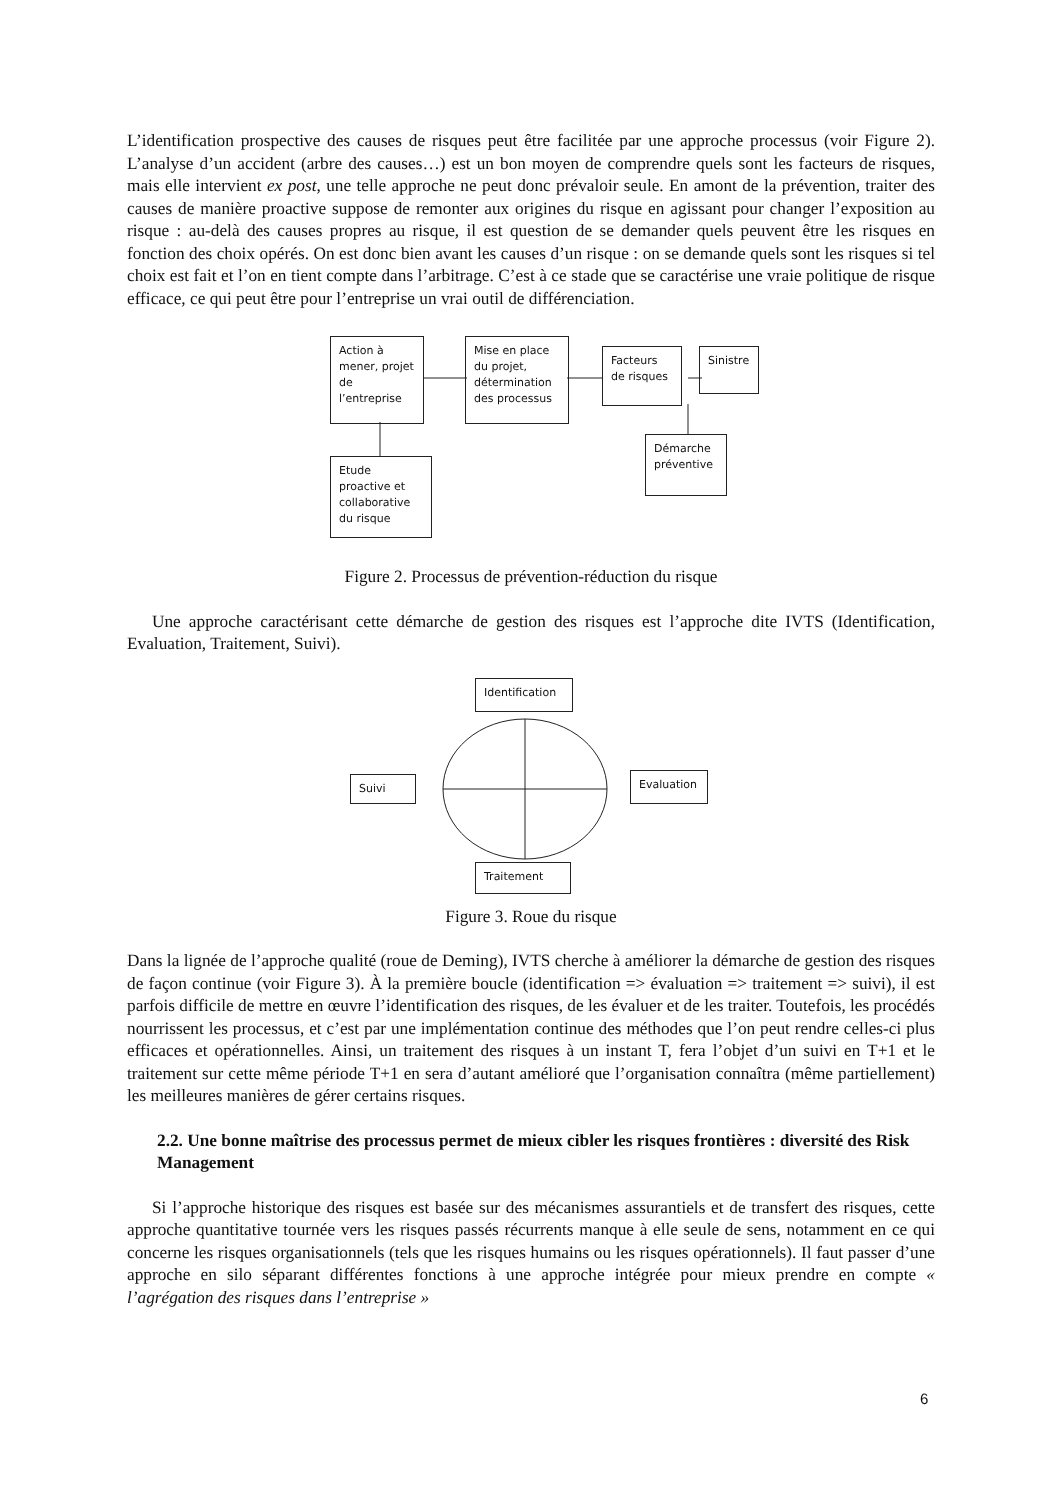L’identification prospective des causes de risques peut être facilitée par une approche processus (voir Figure 2). L’analyse d’un accident (arbre des causes…) est un bon moyen de comprendre quels sont les facteurs de risques, mais elle intervient ex post, une telle approche ne peut donc prévaloir seule. En amont de la prévention, traiter des causes de manière proactive suppose de remonter aux origines du risque en agissant pour changer l’exposition au risque : au-delà des causes propres au risque, il est question de se demander quels peuvent être les risques en fonction des choix opérés. On est donc bien avant les causes d’un risque : on se demande quels sont les risques si tel choix est fait et l’on en tient compte dans l’arbitrage. C’est à ce stade que se caractérise une vraie politique de risque efficace, ce qui peut être pour l’entreprise un vrai outil de différenciation.
Action à mener, projet de l’entreprise
Mise en place du projet, détermination des processus
Facteurs de risques
Sinistre
Démarche préventive
Etude proactive et collaborative du risque
Figure 2. Processus de prévention-réduction du risque
Une approche caractérisant cette démarche de gestion des risques est l’approche dite IVTS (Identification, Evaluation, Traitement, Suivi).
Identification
Suivi Evaluation
Traitement
Figure 3. Roue du risque
Dans la lignée de l’approche qualité (roue de Deming), IVTS cherche à améliorer la démarche de gestion des risques de façon continue (voir Figure 3). À la première boucle (identification => évaluation => traitement => suivi), il est parfois difficile de mettre en œuvre l’identification des risques, de les évaluer et de les traiter. Toutefois, les procédés nourrissent les processus, et c’est par une implémentation continue des méthodes que l’on peut rendre celles-ci plus efficaces et opérationnelles. Ainsi, un traitement des risques à un instant T, fera l’objet d’un suivi en T+1 et le traitement sur cette même période T+1 en sera d’autant amélioré que l’organisation connaîtra (même partiellement) les meilleures manières de gérer certains risques.
2.2. Une bonne maîtrise des processus permet de mieux cibler les risques frontières : diversité des Risk Management
Si l’approche historique des risques est basée sur des mécanismes assurantiels et de transfert des risques, cette approche quantitative tournée vers les risques passés récurrents manque à elle seule de sens, notamment en ce qui concerne les risques organisationnels (tels que les risques humains ou les risques opérationnels). Il faut passer d’une approche en silo séparant différentes fonctions à une approche intégrée pour mieux prendre en compte « l’agrégation des risques dans l’entreprise »
6